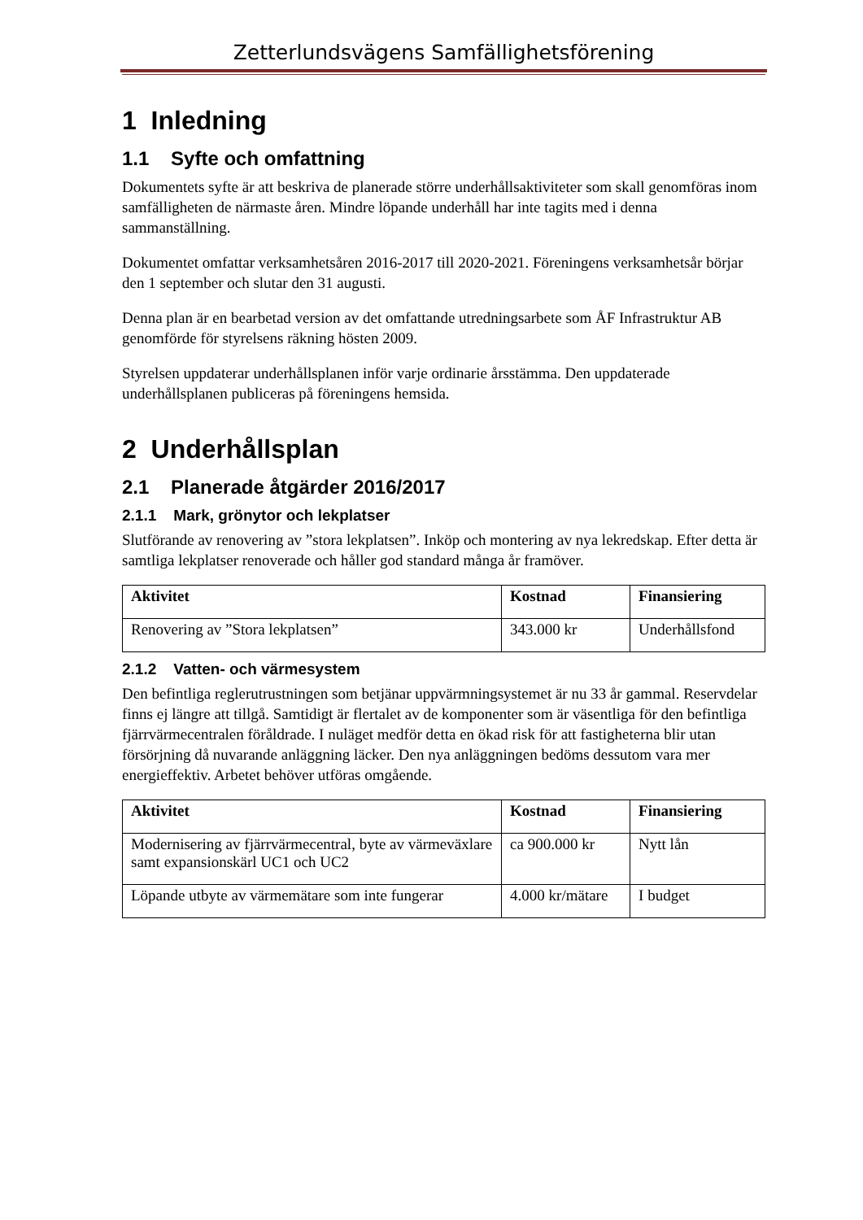Zetterlundsvägens Samfällighetsförening
1 Inledning
1.1 Syfte och omfattning
Dokumentets syfte är att beskriva de planerade större underhållsaktiviteter som skall genomföras inom samfälligheten de närmaste åren. Mindre löpande underhåll har inte tagits med i denna sammanställning.
Dokumentet omfattar verksamhetsåren 2016-2017 till 2020-2021. Föreningens verksamhetsår börjar den 1 september och slutar den 31 augusti.
Denna plan är en bearbetad version av det omfattande utredningsarbete som ÅF Infrastruktur AB genomförde för styrelsens räkning hösten 2009.
Styrelsen uppdaterar underhållsplanen inför varje ordinarie årsstämma. Den uppdaterade underhållsplanen publiceras på föreningens hemsida.
2 Underhållsplan
2.1 Planerade åtgärder 2016/2017
2.1.1 Mark, grönytor och lekplatser
Slutförande av renovering av ”stora lekplatsen”. Inköp och montering av nya lekredskap. Efter detta är samtliga lekplatser renoverade och håller god standard många år framöver.
| Aktivitet | Kostnad | Finansiering |
| --- | --- | --- |
| Renovering av ”Stora lekplatsen” | 343.000 kr | Underhållsfond |
2.1.2 Vatten- och värmesystem
Den befintliga reglerutrustningen som betjänar uppvärmningsystemet är nu 33 år gammal. Reservdelar finns ej längre att tillgå. Samtidigt är flertalet av de komponenter som är väsentliga för den befintliga fjärrvärmecentralen föråldrade. I nuläget medför detta en ökad risk för att fastigheterna blir utan försörjning då nuvarande anläggning läcker. Den nya anläggningen bedöms dessutom vara mer energieffektiv. Arbetet behöver utföras omgående.
| Aktivitet | Kostnad | Finansiering |
| --- | --- | --- |
| Modernisering av fjärrvärmecentral, byte av värmeväxlare samt expansionskärl UC1 och UC2 | ca 900.000 kr | Nytt lån |
| Löpande utbyte av värmemätare som inte fungerar | 4.000 kr/mätare | I budget |